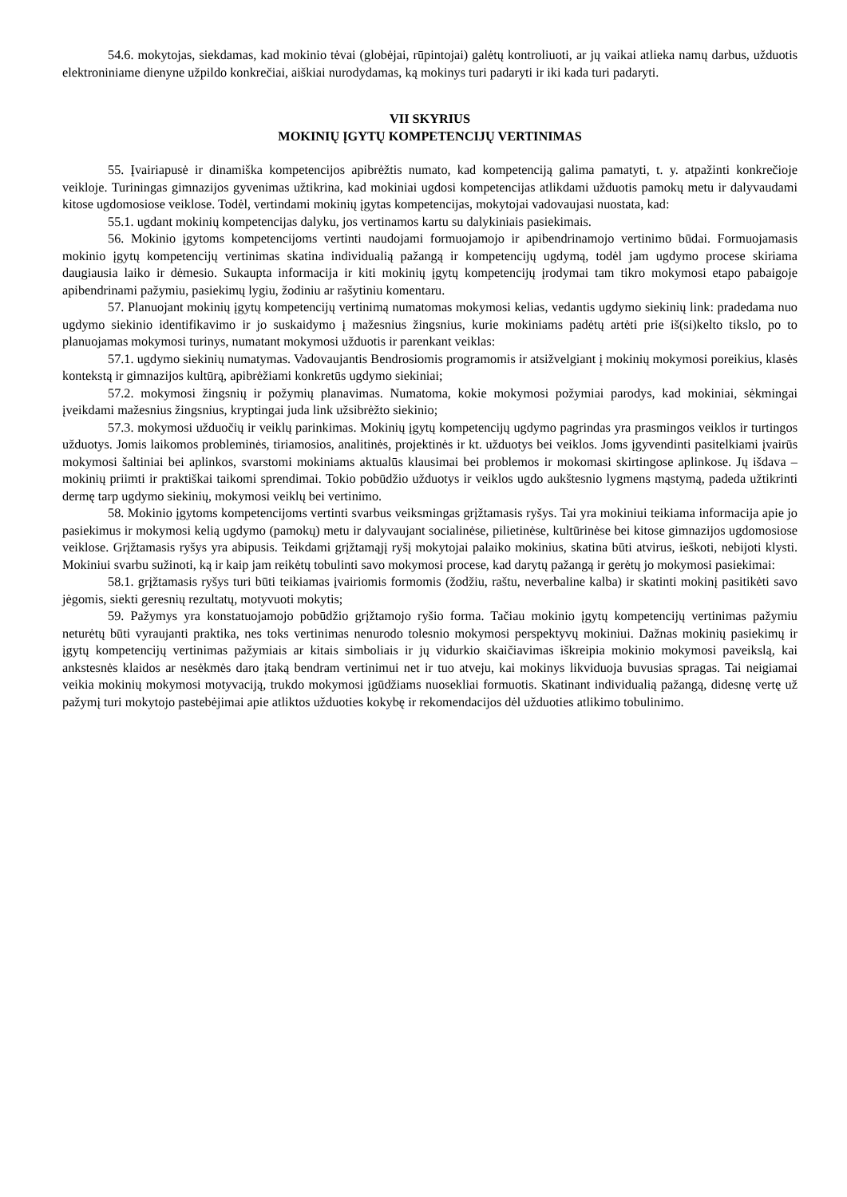54.6. mokytojas, siekdamas, kad mokinio tėvai (globėjai, rūpintojai) galėtų kontroliuoti, ar jų vaikai atlieka namų darbus, užduotis elektroniniame dienyne užpildo konkrečiai, aiškiai nurodydamas, ką mokinys turi padaryti ir iki kada turi padaryti.
VII SKYRIUS
MOKINIŲ ĮGYTŲ KOMPETENCIJŲ VERTINIMAS
55. Įvairiapusė ir dinamiška kompetencijos apibrėžtis numato, kad kompetenciją galima pamatyti, t. y. atpažinti konkrečioje veikloje. Turiningas gimnazijos gyvenimas užtikrina, kad mokiniai ugdosi kompetencijas atlikdami užduotis pamokų metu ir dalyvaudami kitose ugdomosiose veiklose. Todėl, vertindami mokinių įgytas kompetencijas, mokytojai vadovaujasi nuostata, kad:
55.1. ugdant mokinių kompetencijas dalyku, jos vertinamos kartu su dalykiniais pasiekimais.
56. Mokinio įgytoms kompetencijoms vertinti naudojami formuojamojo ir apibendrinamojo vertinimo būdai. Formuojamasis mokinio įgytų kompetencijų vertinimas skatina individualią pažangą ir kompetencijų ugdymą, todėl jam ugdymo procese skiriama daugiausia laiko ir dėmesio. Sukaupta informacija ir kiti mokinių įgytų kompetencijų įrodymai tam tikro mokymosi etapo pabaigoje apibendrinami pažymiu, pasiekimų lygiu, žodiniu ar rašytiniu komentaru.
57. Planuojant mokinių įgytų kompetencijų vertinimą numatomas mokymosi kelias, vedantis ugdymo siekinių link: pradedama nuo ugdymo siekinio identifikavimo ir jo suskaidymo į mažesnius žingsnius, kurie mokiniams padėtų artėti prie iš(si)kelto tikslo, po to planuojamas mokymosi turinys, numatant mokymosi užduotis ir parenkant veiklas:
57.1. ugdymo siekinių numatymas. Vadovaujantis Bendrosiomis programomis ir atsižvelgiant į mokinių mokymosi poreikius, klasės kontekstą ir gimnazijos kultūrą, apibrėžiami konkretūs ugdymo siekiniai;
57.2. mokymosi žingsnių ir požymių planavimas. Numatoma, kokie mokymosi požymiai parodys, kad mokiniai, sėkmingai įveikdami mažesnius žingsnius, kryptingai juda link užsibrėžto siekinio;
57.3. mokymosi užduočių ir veiklų parinkimas. Mokinių įgytų kompetencijų ugdymo pagrindas yra prasmingos veiklos ir turtingos užduotys. Jomis laikomos probleminės, tiriamosios, analitinės, projektinės ir kt. užduotys bei veiklos. Joms įgyvendinti pasitelkiami įvairūs mokymosi šaltiniai bei aplinkos, svarstomi mokiniams aktualūs klausimai bei problemos ir mokomasi skirtingose aplinkose. Jų išdava – mokinių priimti ir praktiškai taikomi sprendimai. Tokio pobūdžio užduotys ir veiklos ugdo aukštesnio lygmens mąstymą, padeda užtikrinti dermę tarp ugdymo siekinių, mokymosi veiklų bei vertinimo.
58. Mokinio įgytoms kompetencijoms vertinti svarbus veiksmingas grįžtamasis ryšys. Tai yra mokiniui teikiama informacija apie jo pasiekimus ir mokymosi kelią ugdymo (pamokų) metu ir dalyvaujant socialinėse, pilietinėse, kultūrinėse bei kitose gimnazijos ugdomosiose veiklose. Grįžtamasis ryšys yra abipusis. Teikdami grįžtamąjį ryšį mokytojai palaiko mokinius, skatina būti atvirus, ieškoti, nebijoti klysti. Mokiniui svarbu sužinoti, ką ir kaip jam reikėtų tobulinti savo mokymosi procese, kad darytų pažangą ir gerėtų jo mokymosi pasiekimai:
58.1. grįžtamasis ryšys turi būti teikiamas įvairiomis formomis (žodžiu, raštu, neverbaline kalba) ir skatinti mokinį pasitikėti savo jėgomis, siekti geresnių rezultatų, motyvuoti mokytis;
59. Pažymys yra konstatuojamojo pobūdžio grįžtamojo ryšio forma. Tačiau mokinio įgytų kompetencijų vertinimas pažymiu neturėtų būti vyraujanti praktika, nes toks vertinimas nenurodo tolesnio mokymosi perspektyvų mokiniui. Dažnas mokinių pasiekimų ir įgytų kompetencijų vertinimas pažymiais ar kitais simboliais ir jų vidurkio skaičiavimas iškreipia mokinio mokymosi paveikslą, kai ankstesnės klaidos ar nesėkmės daro įtaką bendram vertinimui net ir tuo atveju, kai mokinys likviduoja buvusias spragas. Tai neigiamai veikia mokinių mokymosi motyvaciją, trukdo mokymosi įgūdžiams nuosekliai formuotis. Skatinant individualią pažangą, didesnę vertę už pažymį turi mokytojo pastebėjimai apie atliktos užduoties kokybę ir rekomendacijos dėl užduoties atlikimo tobulinimo.